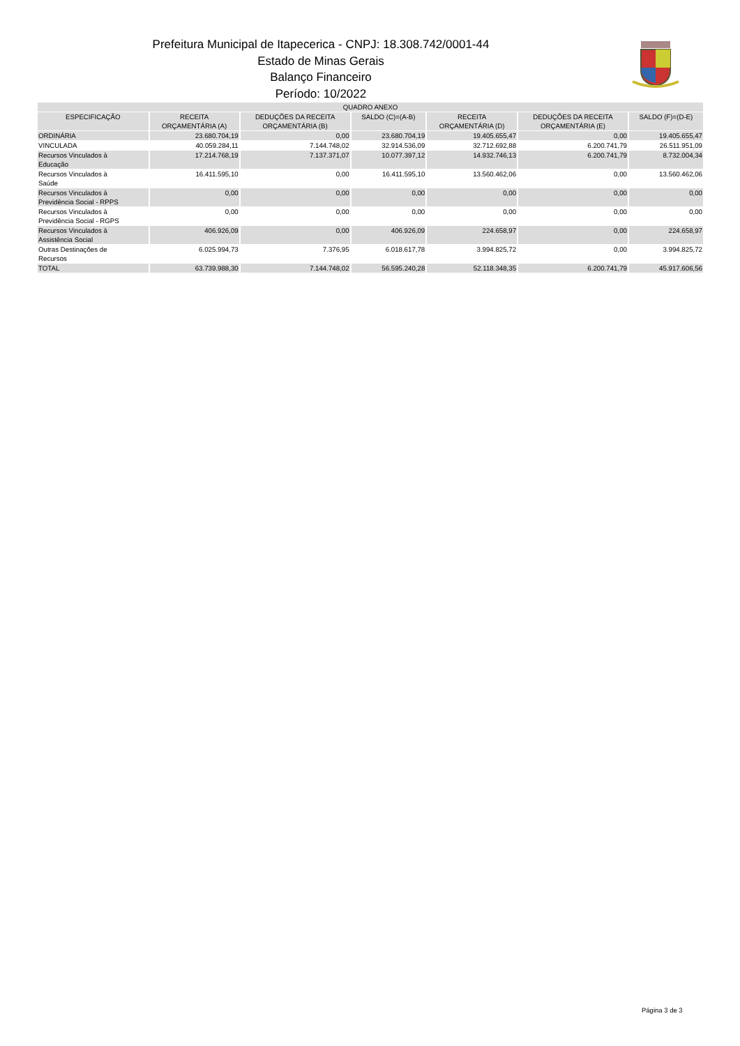Prefeitura Municipal de Itapecerica - CNPJ: 18.308.742/0001-44
Estado de Minas Gerais
Balanço Financeiro
Período: 10/2022
| QUADRO ANEXO | | | | | | |
| --- | --- | --- | --- | --- | --- | --- |
| ESPECIFICAÇÃO | RECEITA ORÇAMENTÁRIA (A) | DEDUÇÕES DA RECEITA ORÇAMENTÁRIA (B) | SALDO (C)=(A-B) | RECEITA ORÇAMENTÁRIA (D) | DEDUÇÕES DA RECEITA ORÇAMENTÁRIA (E) | SALDO (F)=(D-E) |
| ORDINÁRIA | 23.680.704,19 | 0,00 | 23.680.704,19 | 19.405.655,47 | 0,00 | 19.405.655,47 |
| VINCULADA | 40.059.284,11 | 7.144.748,02 | 32.914.536,09 | 32.712.692,88 | 6.200.741,79 | 26.511.951,09 |
| Recursos Vinculados à Educação | 17.214.768,19 | 7.137.371,07 | 10.077.397,12 | 14.932.746,13 | 6.200.741,79 | 8.732.004,34 |
| Recursos Vinculados à Saúde | 16.411.595,10 | 0,00 | 16.411.595,10 | 13.560.462,06 | 0,00 | 13.560.462,06 |
| Recursos Vinculados à Previdência Social - RPPS | 0,00 | 0,00 | 0,00 | 0,00 | 0,00 | 0,00 |
| Recursos Vinculados à Previdência Social - RGPS | 0,00 | 0,00 | 0,00 | 0,00 | 0,00 | 0,00 |
| Recursos Vinculados à Assistência Social | 406.926,09 | 0,00 | 406.926,09 | 224.658,97 | 0,00 | 224.658,97 |
| Outras Destinações de Recursos | 6.025.994,73 | 7.376,95 | 6.018.617,78 | 3.994.825,72 | 0,00 | 3.994.825,72 |
| TOTAL | 63.739.988,30 | 7.144.748,02 | 56.595.240,28 | 52.118.348,35 | 6.200.741,79 | 45.917.606,56 |
Página 3 de 3